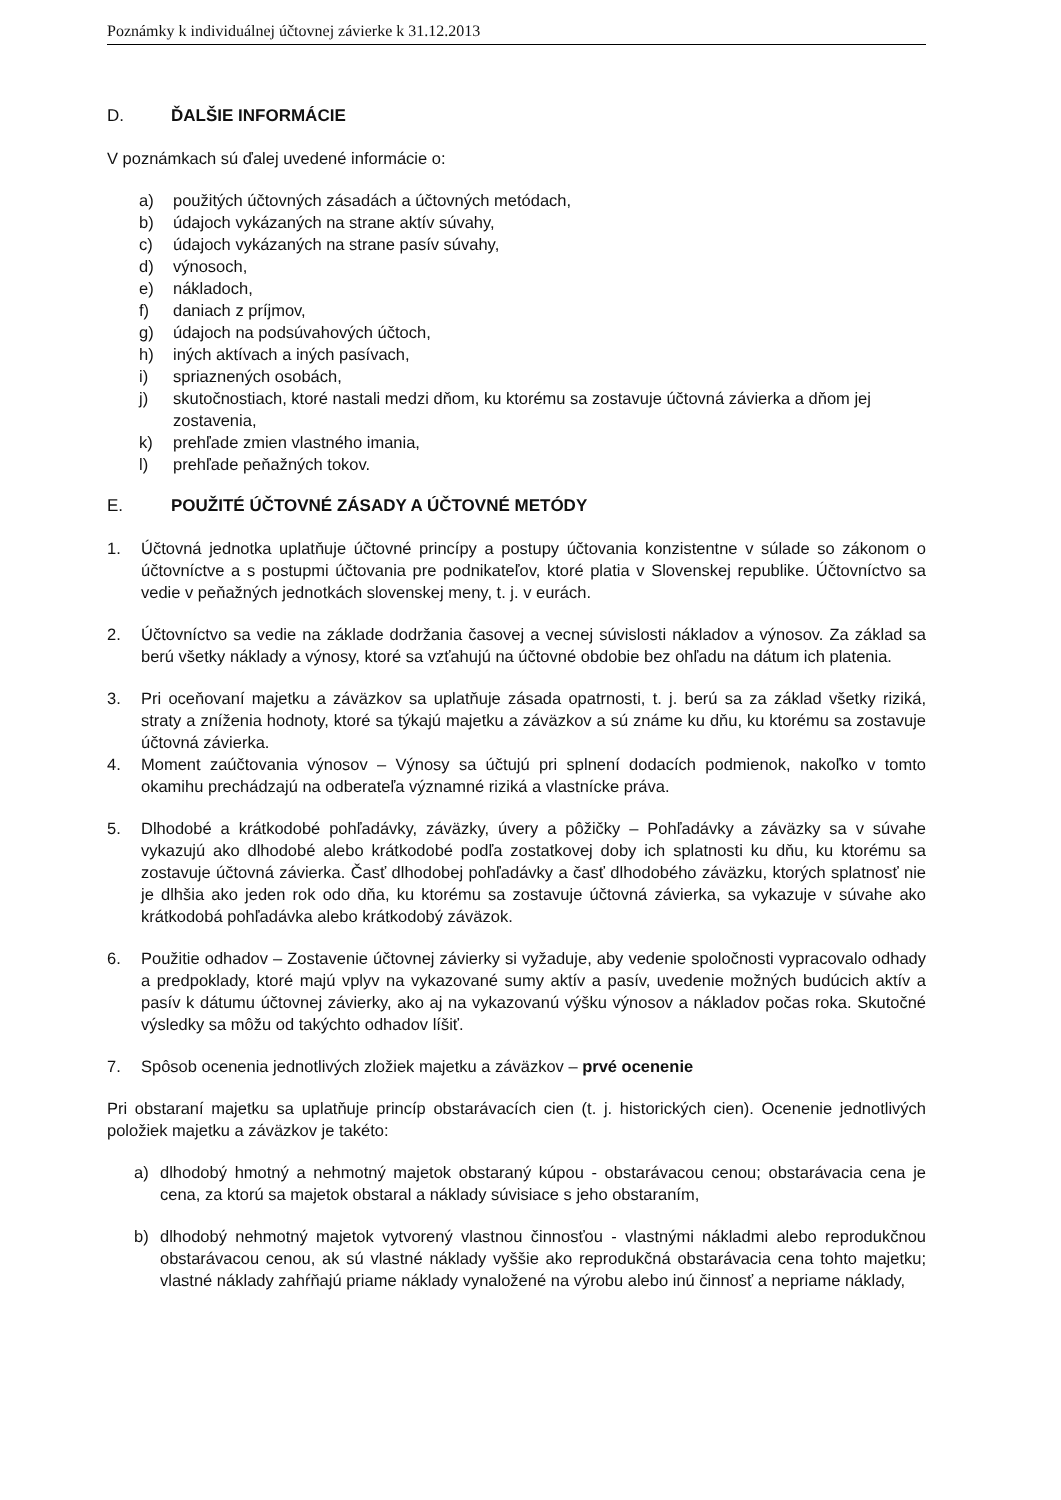Poznámky k individuálnej účtovnej závierke k 31.12.2013
D. ĎALŠIE INFORMÁCIE
V poznámkach sú ďalej uvedené informácie o:
a) použitých účtovných zásadách a účtovných metódach,
b) údajoch vykázaných na strane aktív súvahy,
c) údajoch vykázaných na strane pasív súvahy,
d) výnosoch,
e) nákladoch,
f) daniach z príjmov,
g) údajoch na podsúvahových účtoch,
h) iných aktívach a iných pasívach,
i) spriaznených osobách,
j) skutočnostiach, ktoré nastali medzi dňom, ku ktorému sa zostavuje účtovná závierka a dňom jej zostavenia,
k) prehľade zmien vlastného imania,
l) prehľade peňažných tokov.
E. POUŽITÉ ÚČTOVNÉ ZÁSADY A ÚČTOVNÉ METÓDY
1. Účtovná jednotka uplatňuje účtovné princípy a postupy účtovania konzistentne v súlade so zákonom o účtovníctve a s postupmi účtovania pre podnikateľov, ktoré platia v Slovenskej republike. Účtovníctvo sa vedie v peňažných jednotkách slovenskej meny, t. j. v eurách.
2. Účtovníctvo sa vedie na základe dodržania časovej a vecnej súvislosti nákladov a výnosov. Za základ sa berú všetky náklady a výnosy, ktoré sa vzťahujú na účtovné obdobie bez ohľadu na dátum ich platenia.
3. Pri oceňovaní majetku a záväzkov sa uplatňuje zásada opatrnosti, t. j. berú sa za základ všetky riziká, straty a zníženia hodnoty, ktoré sa týkajú majetku a záväzkov a sú známe ku dňu, ku ktorému sa zostavuje účtovná závierka.
4. Moment zaúčtovania výnosov – Výnosy sa účtujú pri splnení dodacích podmienok, nakoľko v tomto okamihu prechádzajú na odberateľa významné riziká a vlastnícke práva.
5. Dlhodobé a krátkodobé pohľadávky, záväzky, úvery a pôžičky – Pohľadávky a záväzky sa v súvahe vykazujú ako dlhodobé alebo krátkodobé podľa zostatkovej doby ich splatnosti ku dňu, ku ktorému sa zostavuje účtovná závierka. Časť dlhodobej pohľadávky a časť dlhodobého záväzku, ktorých splatnosť nie je dlhšia ako jeden rok odo dňa, ku ktorému sa zostavuje účtovná závierka, sa vykazuje v súvahe ako krátkodobá pohľadávka alebo krátkodobý záväzok.
6. Použitie odhadov – Zostavenie účtovnej závierky si vyžaduje, aby vedenie spoločnosti vypracovalo odhady a predpoklady, ktoré majú vplyv na vykazované sumy aktív a pasív, uvedenie možných budúcich aktív a pasív k dátumu účtovnej závierky, ako aj na vykazovanú výšku výnosov a nákladov počas roka. Skutočné výsledky sa môžu od takýchto odhadov líšiť.
7. Spôsob ocenenia jednotlivých zložiek majetku a záväzkov – prvé ocenenie
Pri obstaraní majetku sa uplatňuje princíp obstarávacích cien (t. j. historických cien). Ocenenie jednotlivých položiek majetku a záväzkov je takéto:
a) dlhodobý hmotný a nehmotný majetok obstaraný kúpou - obstarávacou cenou; obstarávacia cena je cena, za ktorú sa majetok obstaral a náklady súvisiace s jeho obstaraním,
b) dlhodobý nehmotný majetok vytvorený vlastnou činnosťou - vlastnými nákladmi alebo reprodukčnou obstarávacou cenou, ak sú vlastné náklady vyššie ako reprodukčná obstarávacia cena tohto majetku; vlastné náklady zahŕňajú priame náklady vynaložené na výrobu alebo inú činnosť a nepriame náklady,